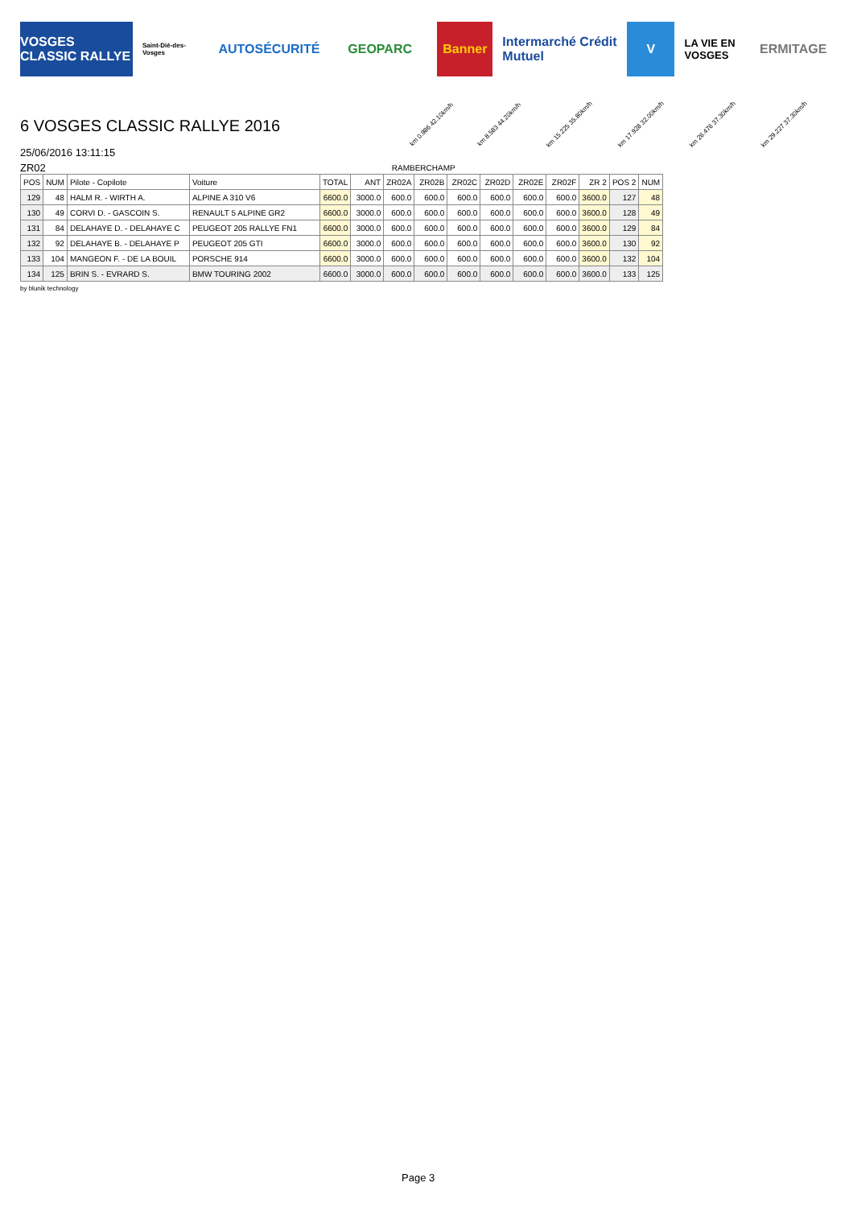VOSGES CLASSIC RALLYE
Saint-Dié-des-Vosges
AUTOSÉCURITÉ GEOPARC Banner
Intermarché Crédit Mutuel
V
LA VIE EN VOSGES
ERMITAGE
6 VOSGES CLASSIC RALLYE 2016
25/06/2016 13:11:15
km 0.986 42.10km/h km 8.583 44.20km/h km 15.225 35.80km/h km 17.928 32.00km/h km 26.476 37.30km/h km 29.227 37.30km/h
ZR02 RAMBERCHAMP
| POS | NUM | Pilote - Copilote | Voiture | TOTAL | ANT | ZR02A | ZR02B | ZR02C | ZR02D | ZR02E | ZR02F | ZR 2 | POS 2 | NUM |
| --- | --- | --- | --- | --- | --- | --- | --- | --- | --- | --- | --- | --- | --- | --- |
| 129 | 48 | HALM R. - WIRTH A. | ALPINE A 310 V6 | 6600.0 | 3000.0 | 600.0 | 600.0 | 600.0 | 600.0 | 600.0 | 600.0 | 3600.0 | 127 | 48 |
| 130 | 49 | CORVI D. - GASCOIN S. | RENAULT 5 ALPINE GR2 | 6600.0 | 3000.0 | 600.0 | 600.0 | 600.0 | 600.0 | 600.0 | 600.0 | 3600.0 | 128 | 49 |
| 131 | 84 | DELAHAYE D. - DELAHAYE C | PEUGEOT 205 RALLYE FN1 | 6600.0 | 3000.0 | 600.0 | 600.0 | 600.0 | 600.0 | 600.0 | 600.0 | 3600.0 | 129 | 84 |
| 132 | 92 | DELAHAYE B. - DELAHAYE P | PEUGEOT 205 GTI | 6600.0 | 3000.0 | 600.0 | 600.0 | 600.0 | 600.0 | 600.0 | 600.0 | 3600.0 | 130 | 92 |
| 133 | 104 | MANGEON F. - DE LA BOUIL | PORSCHE 914 | 6600.0 | 3000.0 | 600.0 | 600.0 | 600.0 | 600.0 | 600.0 | 600.0 | 3600.0 | 132 | 104 |
| 134 | 125 | BRIN S. - EVRARD S. | BMW TOURING 2002 | 6600.0 | 3000.0 | 600.0 | 600.0 | 600.0 | 600.0 | 600.0 | 600.0 | 3600.0 | 133 | 125 |
by blunik technology
Page 3